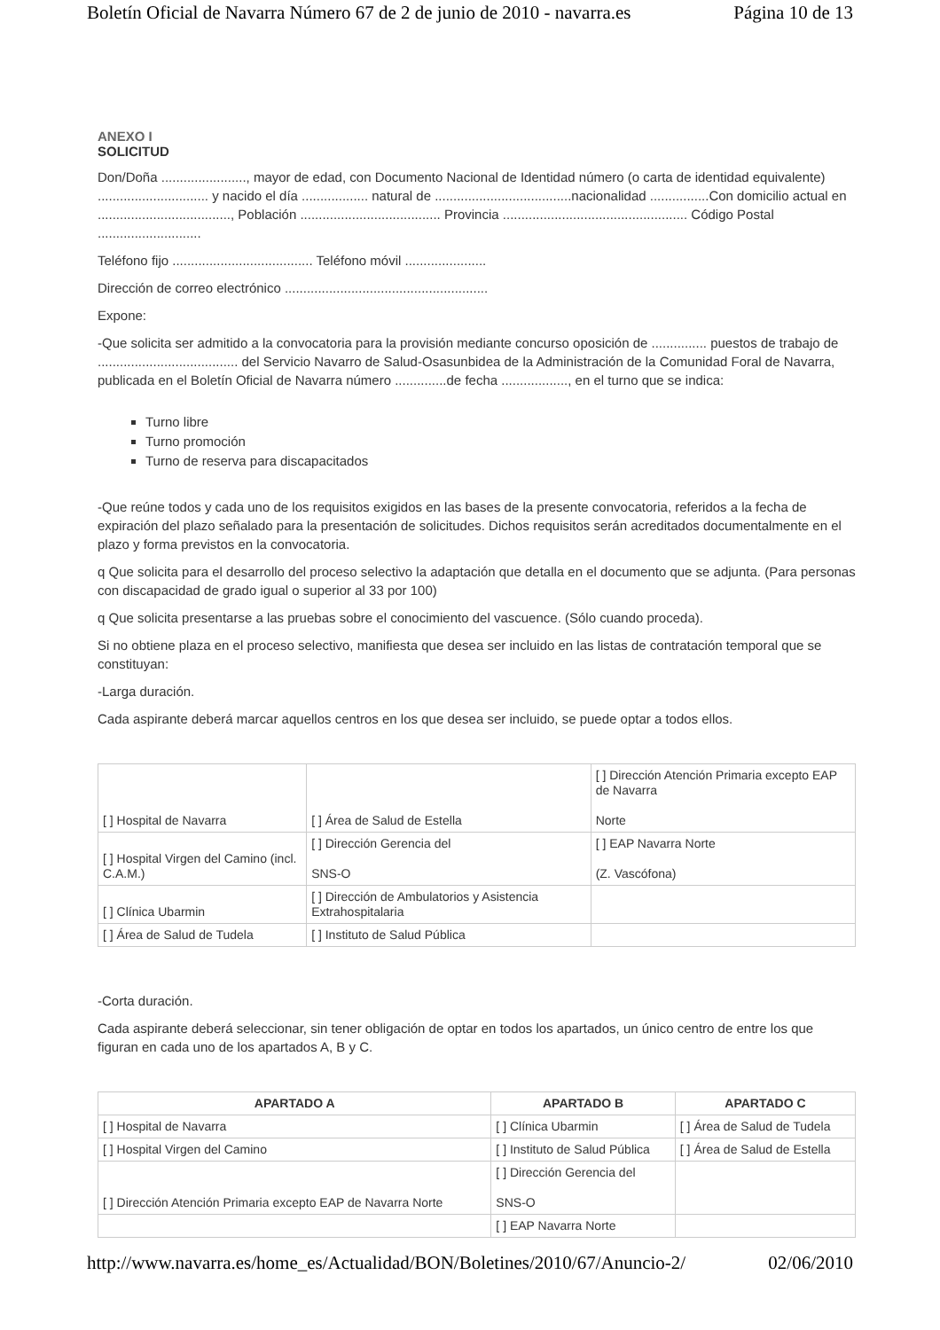Boletín Oficial de Navarra Número 67 de 2 de junio de 2010 - navarra.es Página 10 de 13
ANEXO I
SOLICITUD
Don/Doña ......................., mayor de edad, con Documento Nacional de Identidad número (o carta de identidad equivalente) .............................. y nacido el día .................. natural de .....................................nacionalidad ................Con domicilio actual en ...................................., Población ...................................... Provincia .................................................. Código Postal ............................
Teléfono fijo ...................................... Teléfono móvil ......................
Dirección de correo electrónico .......................................................
Expone:
-Que solicita ser admitido a la convocatoria para la provisión mediante concurso oposición de ............... puestos de trabajo de ...................................... del Servicio Navarro de Salud-Osasunbidea de la Administración de la Comunidad Foral de Navarra, publicada en el Boletín Oficial de Navarra número ..............de fecha .................., en el turno que se indica:
Turno libre
Turno promoción
Turno de reserva para discapacitados
-Que reúne todos y cada uno de los requisitos exigidos en las bases de la presente convocatoria, referidos a la fecha de expiración del plazo señalado para la presentación de solicitudes. Dichos requisitos serán acreditados documentalmente en el plazo y forma previstos en la convocatoria.
q Que solicita para el desarrollo del proceso selectivo la adaptación que detalla en el documento que se adjunta. (Para personas con discapacidad de grado igual o superior al 33 por 100)
q Que solicita presentarse a las pruebas sobre el conocimiento del vascuence. (Sólo cuando proceda).
Si no obtiene plaza en el proceso selectivo, manifiesta que desea ser incluido en las listas de contratación temporal que se constituyan:
-Larga duración.
Cada aspirante deberá marcar aquellos centros en los que desea ser incluido, se puede optar a todos ellos.
| [ ] Hospital de Navarra | [ ] Área de Salud de Estella | [ ] Dirección Atención Primaria excepto EAP de Navarra Norte |
| [ ] Hospital Virgen del Camino (incl. C.A.M.) | [ ] Dirección Gerencia del SNS-O | [ ] EAP Navarra Norte (Z. Vascófona) |
| [ ] Clínica Ubarmin | [ ] Dirección de Ambulatorios y Asistencia Extrahospitalaria | |
| [ ] Área de Salud de Tudela | [ ] Instituto de Salud Pública | |
-Corta duración.
Cada aspirante deberá seleccionar, sin tener obligación de optar en todos los apartados, un único centro de entre los que figuran en cada uno de los apartados A, B y C.
| APARTADO A | APARTADO B | APARTADO C |
| --- | --- | --- |
| [ ] Hospital de Navarra | [ ] Clínica Ubarmin | [ ] Área de Salud de Tudela |
| [ ] Hospital Virgen del Camino | [ ] Instituto de Salud Pública | [ ] Área de Salud de Estella |
| [ ] Dirección Atención Primaria excepto EAP de Navarra Norte | [ ] Dirección Gerencia del SNS-O | |
| | [ ] EAP Navarra Norte | |
http://www.navarra.es/home_es/Actualidad/BON/Boletines/2010/67/Anuncio-2/ 02/06/2010